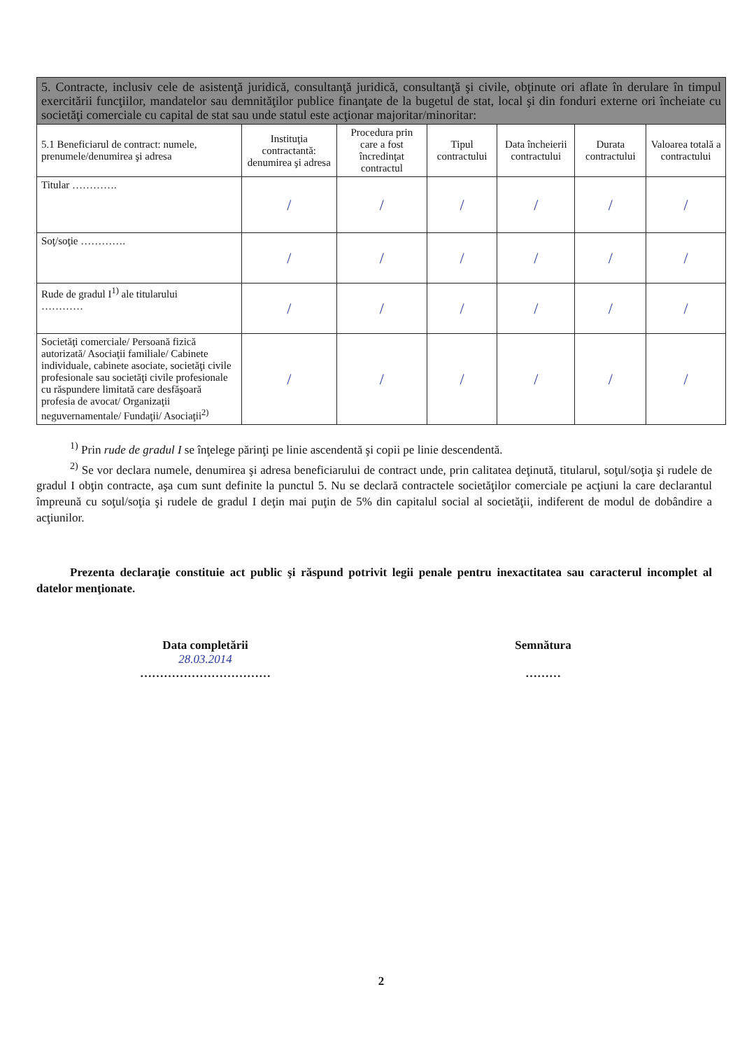| 5. Contracte, inclusiv cele de asistenţă juridică, consultanţă juridică, consultanţă şi civile, obţinute ori aflate în derulare în timpul exercitării funcţiilor, mandatelor sau demnităţilor publice finanţate de la bugetul de stat, local şi din fonduri externe ori încheiate cu societăţi comerciale cu capital de stat sau unde statul este acţionar majoritar/minoritar: | | | | | | |
| 5.1 Beneficiarul de contract: numele, prenumele/denumirea şi adresa | Instituţia contractantă: denumirea şi adresa | Procedura prin care a fost încredinţat contractul | Tipul contractului | Data încheierii contractului | Durata contractului | Valoarea totală a contractului |
| Titular …………. | / | / | / | / | / | / |
| Soţ/soţie …………. | / | / | / | / | / | / |
| Rude de gradul I<sup>1)</sup> ale titularului ………… | / | / | / | / | / | / |
| Societăţi comerciale/ Persoană fizică autorizată/ Asociaţii familiale/ Cabinete individuale, cabinete asociate, societăţi civile profesionale sau societăţi civile profesionale cu răspundere limitată care desfăşoară profesia de avocat/ Organizaţii neguvernamentale/ Fundaţii/ Asociaţii<sup>2)</sup> | / | / | / | / | / | / |
<sup>1)</sup> Prin rude de gradul I se înţelege părinţi pe linie ascendentă şi copii pe linie descendentă.
<sup>2)</sup> Se vor declara numele, denumirea şi adresa beneficiarului de contract unde, prin calitatea deţinută, titularul, soţul/soţia şi rudele de gradul I obţin contracte, aşa cum sunt definite la punctul 5. Nu se declară contractele societăţilor comerciale pe acţiuni la care declarantul împreună cu soţul/soţia şi rudele de gradul I deţin mai puţin de 5% din capitalul social al societăţii, indiferent de modul de dobândire a acţiunilor.
Prezenta declaraţie constituie act public şi răspund potrivit legii penale pentru inexactitatea sau caracterul incomplet al datelor menţionate.
Data completării
28.03.2014
……………………………
Semnătura
………
2